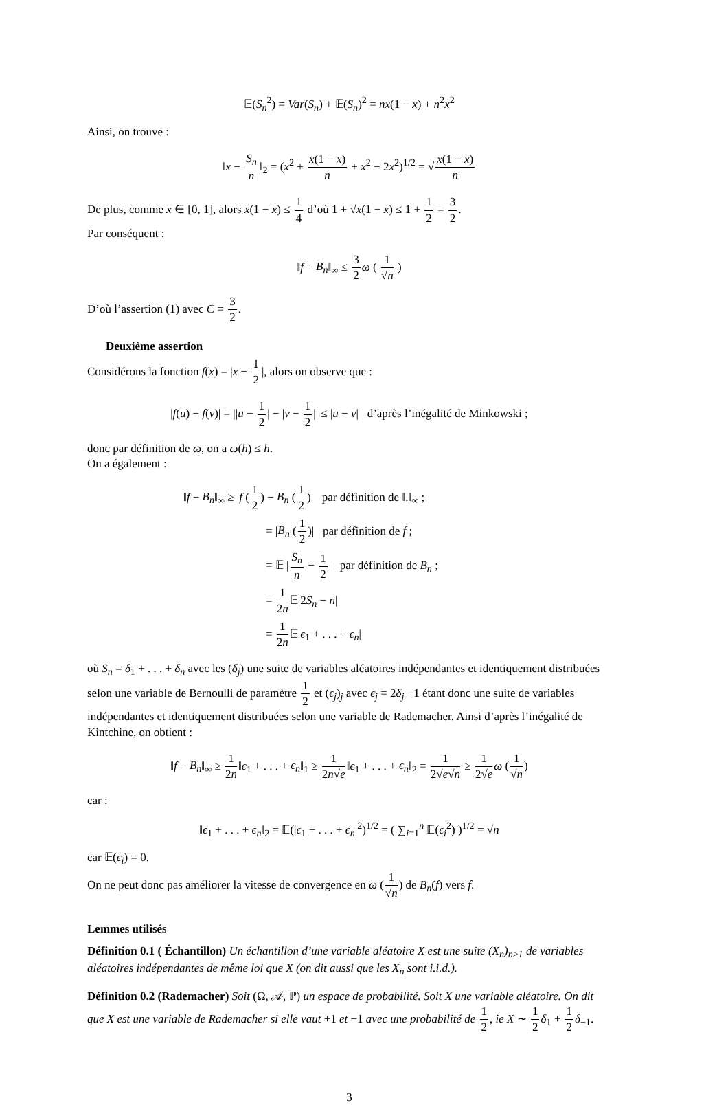𝔼(S<sub>n</sub><sup>2</sup>) = Var(S<sub>n</sub>) + 𝔼(S<sub>n</sub>)<sup>2</sup> = nx(1 − x) + n<sup>2</sup>x<sup>2</sup>
Ainsi, on trouve :
‖x − S<sub>n</sub> n‖<sub>2</sub> = (x<sup>2</sup> + x(1 − x) n + x<sup>2</sup> − 2x<sup>2</sup>)<sup>1/2</sup> = √x(1 − x) n
De plus, comme x ∈ [0, 1], alors x(1 − x) ≤ 1 4 d’où 1 + √x(1 − x) ≤ 1 + 1 2 = 3 2.
Par conséquent :
‖f − B<sub>n</sub>‖<sub>∞</sub> ≤ 3 2 ω ( 1 √n )
D’où l’assertion (1) avec C = 3 2.
Deuxième assertion
Considérons la fonction f(x) = |x − 1 2|, alors on observe que :
|f(u) − f(v)| = ||u − 1 2| − |v − 1 2|| ≤ |u − v| d’après l’inégalité de Minkowski ;
donc par définition de ω, on a ω(h) ≤ h.
On a également :
‖f − B<sub>n</sub>‖<sub>∞</sub> ≥ |f (1 2) − B<sub>n</sub> (1 2)| par définition de ‖.‖<sub>∞</sub> ;
= |B<sub>n</sub> (1 2)| par définition de f ;
= 𝔼 |S<sub>n</sub> n − 1 2| par définition de B<sub>n</sub> ;
= 1 2n 𝔼|2S<sub>n</sub> − n|
= 1 2n 𝔼|ϵ<sub>1</sub> + . . . + ϵ<sub>n</sub>|
où S<sub>n</sub> = δ<sub>1</sub> + . . . + δ<sub>n</sub> avec les (δ<sub>j</sub>) une suite de variables aléatoires indépendantes et identiquement distribuées selon une variable de Bernoulli de paramètre 1 2 et (ϵ<sub>j</sub>)<sub>j</sub> avec ϵ<sub>j</sub> = 2δ<sub>j</sub> −1 étant donc une suite de variables indépendantes et identiquement distribuées selon une variable de Rademacher. Ainsi d’après l’inégalité de Kintchine, on obtient :
‖f − B<sub>n</sub>‖<sub>∞</sub> ≥ 1 2n‖ϵ<sub>1</sub> + . . . + ϵ<sub>n</sub>‖<sub>1</sub> ≥ 1 2n√e‖ϵ<sub>1</sub> + . . . + ϵ<sub>n</sub>‖<sub>2</sub> = 1 2√e√n ≥ 1 2√e ω (1 √n)
car :
‖ϵ<sub>1</sub> + . . . + ϵ<sub>n</sub>‖<sub>2</sub> = 𝔼(|ϵ<sub>1</sub> + . . . + ϵ<sub>n</sub>|<sup>2</sup>)<sup>1/2</sup> = ( ∑<sub>i=1</sub><sup>n</sup> 𝔼(ϵ<sub>i</sub><sup>2</sup>) )<sup>1/2</sup> = √n
car 𝔼(ϵ<sub>i</sub>) = 0.
On ne peut donc pas améliorer la vitesse de convergence en ω (1 √n) de B<sub>n</sub>(f) vers f.
Lemmes utilisés
Définition 0.1 ( Échantillon) Un échantillon d’une variable aléatoire X est une suite (X<sub>n</sub>)<sub>n≥1</sub> de variables aléatoires indépendantes de même loi que X (on dit aussi que les X<sub>n</sub> sont i.i.d.).
Définition 0.2 (Rademacher) Soit (Ω, 𝒜, ℙ) un espace de probabilité. Soit X une variable aléatoire. On dit que X est une variable de Rademacher si elle vaut +1 et −1 avec une probabilité de 1 2, ie X ∼ 1 2 δ<sub>1</sub> + 1 2 δ<sub>−1</sub>.
3